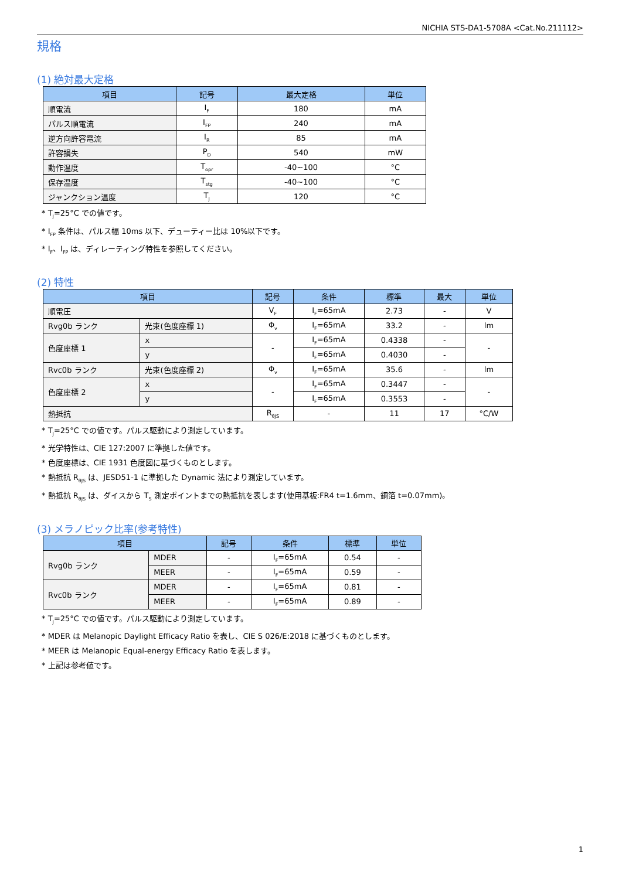NICHIA STS-DA1-5708A <Cat.No.211112>
規格
(1) 絶対最大定格
| 項目 | 記号 | 最大定格 | 単位 |
| --- | --- | --- | --- |
| 順電流 | I<sub>F</sub> | 180 | mA |
| パルス順電流 | I<sub>FP</sub> | 240 | mA |
| 逆方向許容電流 | I<sub>R</sub> | 85 | mA |
| 許容損失 | P<sub>D</sub> | 540 | mW |
| 動作温度 | T<sub>opr</sub> | -40~100 | °C |
| 保存温度 | T<sub>stg</sub> | -40~100 | °C |
| ジャンクション温度 | T<sub>J</sub> | 120 | °C |
* T<sub>J</sub>=25°C での値です。
* I<sub>FP</sub> 条件は、パルス幅 10ms 以下、デューティー比は 10%以下です。
* I<sub>F</sub>、I<sub>FP</sub> は、ディレーティング特性を参照してください。
(2) 特性
| 項目 | | 記号 | 条件 | 標準 | 最大 | 単位 |
| --- | --- | --- | --- | --- | --- | --- |
| 順電圧 | | V<sub>F</sub> | I<sub>F</sub>=65mA | 2.73 | - | V |
| Rvg0b ランク | 光束(色度座標 1) | Φ<sub>v</sub> | I<sub>F</sub>=65mA | 33.2 | - | lm |
| 色度座標 1 | x | - | I<sub>F</sub>=65mA | 0.4338 | - | - |
| | y | | I<sub>F</sub>=65mA | 0.4030 | - | |
| Rvc0b ランク | 光束(色度座標 2) | Φ<sub>v</sub> | I<sub>F</sub>=65mA | 35.6 | - | lm |
| 色度座標 2 | x | - | I<sub>F</sub>=65mA | 0.3447 | - | - |
| | y | | I<sub>F</sub>=65mA | 0.3553 | - | |
| 熱抵抗 | | R<sub>θJS</sub> | - | 11 | 17 | °C/W |
* T<sub>J</sub>=25°C での値です。パルス駆動により測定しています。
* 光学特性は、CIE 127:2007 に準拠した値です。
* 色度座標は、CIE 1931 色度図に基づくものとします。
* 熱抵抗 R<sub>θJS</sub> は、JESD51-1 に準拠した Dynamic 法により測定しています。
* 熱抵抗 R<sub>θJS</sub> は、ダイスから T<sub>S</sub> 測定ポイントまでの熱抵抗を表します(使用基板:FR4 t=1.6mm、銅箔 t=0.07mm)。
(3) メラノピック比率(参考特性)
| 項目 | | 記号 | 条件 | 標準 | 単位 |
| --- | --- | --- | --- | --- | --- |
| Rvg0b ランク | MDER | - | I<sub>F</sub>=65mA | 0.54 | - |
| | MEER | - | I<sub>F</sub>=65mA | 0.59 | - |
| Rvc0b ランク | MDER | - | I<sub>F</sub>=65mA | 0.81 | - |
| | MEER | - | I<sub>F</sub>=65mA | 0.89 | - |
* T<sub>J</sub>=25°C での値です。パルス駆動により測定しています。
* MDER は Melanopic Daylight Efficacy Ratio を表し、CIE S 026/E:2018 に基づくものとします。
* MEER は Melanopic Equal-energy Efficacy Ratio を表します。
* 上記は参考値です。
1